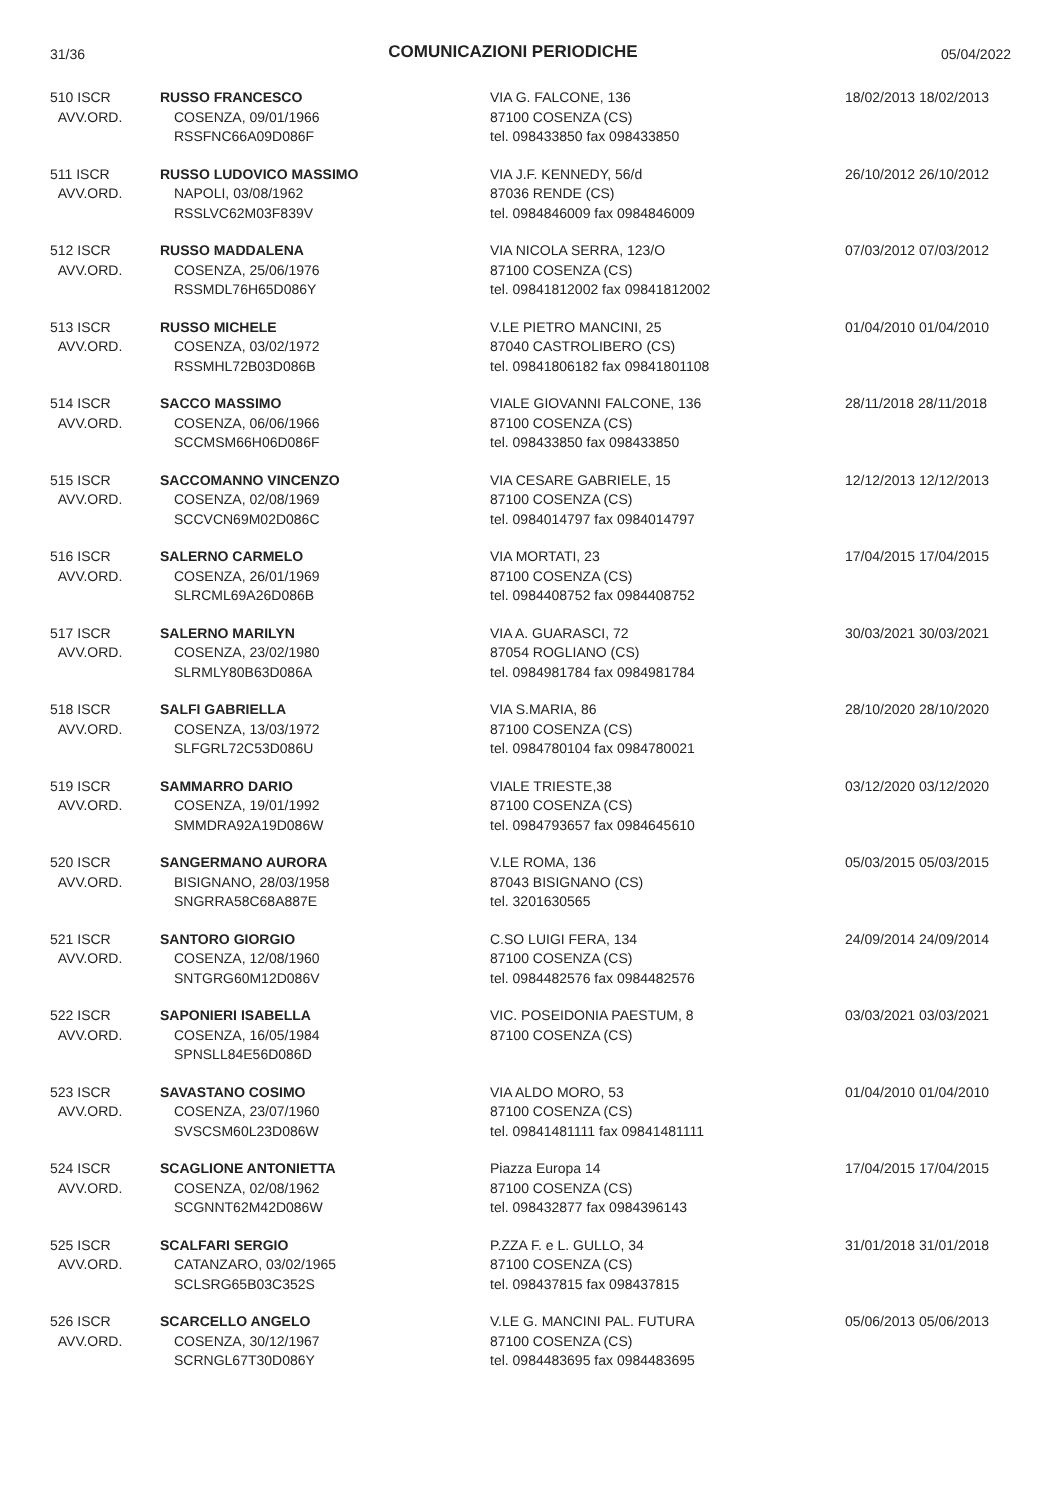31/36 COMUNICAZIONI PERIODICHE 05/04/2022
| 510 ISCR AVV.ORD. | RUSSO FRANCESCO COSENZA, 09/01/1966 RSSFNC66A09D086F | VIA G. FALCONE, 136 87100 COSENZA (CS) tel. 098433850 fax 098433850 | 18/02/2013 18/02/2013 |
| 511 ISCR AVV.ORD. | RUSSO LUDOVICO MASSIMO NAPOLI, 03/08/1962 RSSLVC62M03F839V | VIA J.F. KENNEDY, 56/d 87036 RENDE (CS) tel. 0984846009 fax 0984846009 | 26/10/2012 26/10/2012 |
| 512 ISCR AVV.ORD. | RUSSO MADDALENA COSENZA, 25/06/1976 RSSMDL76H65D086Y | VIA NICOLA SERRA, 123/O 87100 COSENZA (CS) tel. 09841812002 fax 09841812002 | 07/03/2012 07/03/2012 |
| 513 ISCR AVV.ORD. | RUSSO MICHELE COSENZA, 03/02/1972 RSSMHL72B03D086B | V.LE PIETRO MANCINI, 25 87040 CASTROLIBERO (CS) tel. 09841806182 fax 09841801108 | 01/04/2010 01/04/2010 |
| 514 ISCR AVV.ORD. | SACCO MASSIMO COSENZA, 06/06/1966 SCCMSM66H06D086F | VIALE GIOVANNI FALCONE, 136 87100 COSENZA (CS) tel. 098433850 fax 098433850 | 28/11/2018 28/11/2018 |
| 515 ISCR AVV.ORD. | SACCOMANNO VINCENZO COSENZA, 02/08/1969 SCCVCN69M02D086C | VIA CESARE GABRIELE, 15 87100 COSENZA (CS) tel. 0984014797 fax 0984014797 | 12/12/2013 12/12/2013 |
| 516 ISCR AVV.ORD. | SALERNO CARMELO COSENZA, 26/01/1969 SLRCML69A26D086B | VIA MORTATI, 23 87100 COSENZA (CS) tel. 0984408752 fax 0984408752 | 17/04/2015 17/04/2015 |
| 517 ISCR AVV.ORD. | SALERNO MARILYN COSENZA, 23/02/1980 SLRMLY80B63D086A | VIA A. GUARASCI, 72 87054 ROGLIANO (CS) tel. 0984981784 fax 0984981784 | 30/03/2021 30/03/2021 |
| 518 ISCR AVV.ORD. | SALFI GABRIELLA COSENZA, 13/03/1972 SLFGRL72C53D086U | VIA S.MARIA, 86 87100 COSENZA (CS) tel. 0984780104 fax 0984780021 | 28/10/2020 28/10/2020 |
| 519 ISCR AVV.ORD. | SAMMARRO DARIO COSENZA, 19/01/1992 SMMDRA92A19D086W | VIALE TRIESTE,38 87100 COSENZA (CS) tel. 0984793657 fax 0984645610 | 03/12/2020 03/12/2020 |
| 520 ISCR AVV.ORD. | SANGERMANO AURORA BISIGNANO, 28/03/1958 SNGRRA58C68A887E | V.LE ROMA, 136 87043 BISIGNANO (CS) tel. 3201630565 | 05/03/2015 05/03/2015 |
| 521 ISCR AVV.ORD. | SANTORO GIORGIO COSENZA, 12/08/1960 SNTGRG60M12D086V | C.SO LUIGI FERA, 134 87100 COSENZA (CS) tel. 0984482576 fax 0984482576 | 24/09/2014 24/09/2014 |
| 522 ISCR AVV.ORD. | SAPONIERI ISABELLA COSENZA, 16/05/1984 SPNSLL84E56D086D | VIC. POSEIDONIA PAESTUM, 8 87100 COSENZA (CS) | 03/03/2021 03/03/2021 |
| 523 ISCR AVV.ORD. | SAVASTANO COSIMO COSENZA, 23/07/1960 SVSCSM60L23D086W | VIA ALDO MORO, 53 87100 COSENZA (CS) tel. 09841481111 fax 09841481111 | 01/04/2010 01/04/2010 |
| 524 ISCR AVV.ORD. | SCAGLIONE ANTONIETTA COSENZA, 02/08/1962 SCGNNT62M42D086W | Piazza Europa 14 87100 COSENZA (CS) tel. 098432877 fax 0984396143 | 17/04/2015 17/04/2015 |
| 525 ISCR AVV.ORD. | SCALFARI SERGIO CATANZARO, 03/02/1965 SCLSRG65B03C352S | P.ZZA F. e L. GULLO, 34 87100 COSENZA (CS) tel. 098437815 fax 098437815 | 31/01/2018 31/01/2018 |
| 526 ISCR AVV.ORD. | SCARCELLO ANGELO COSENZA, 30/12/1967 SCRNGL67T30D086Y | V.LE G. MANCINI PAL. FUTURA 87100 COSENZA (CS) tel. 0984483695 fax 0984483695 | 05/06/2013 05/06/2013 |